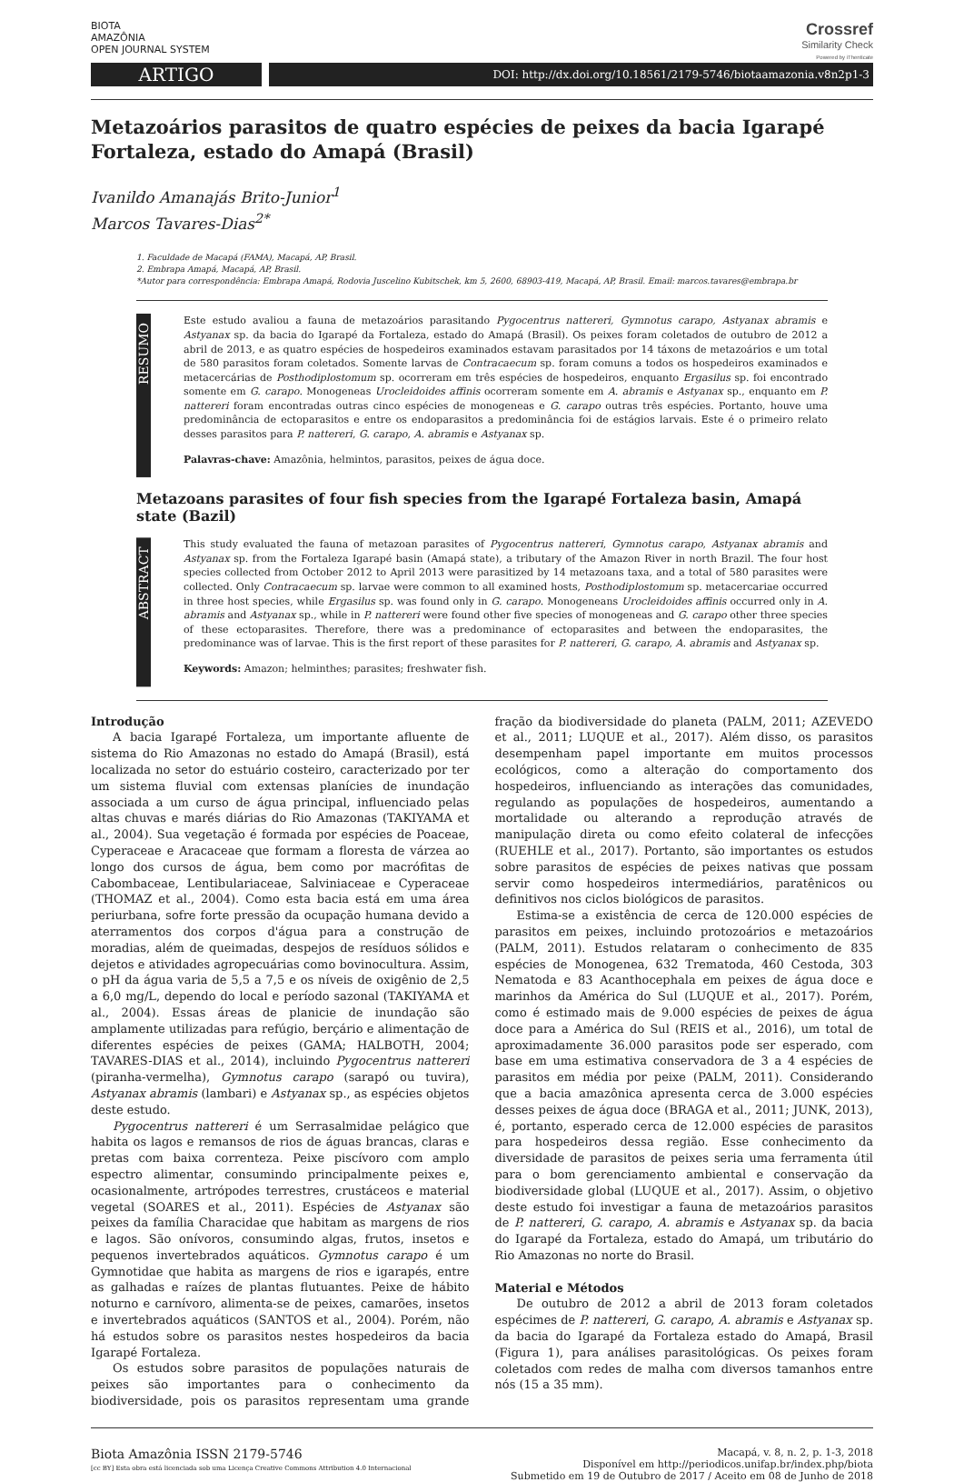BIOTA
AMAZÔNIA
OPEN JOURNAL SYSTEM
Crossref
Similarity Check
Powered by iThenticate
ARTIGO
DOI: http://dx.doi.org/10.18561/2179-5746/biotaamazonia.v8n2p1-3
Metazoários parasitos de quatro espécies de peixes da bacia Igarapé Fortaleza, estado do Amapá (Brasil)
Ivanildo Amanajás Brito-Junior<sup>1</sup>
Marcos Tavares-Dias<sup>2*</sup>
1. Faculdade de Macapá (FAMA), Macapá, AP, Brasil.
2. Embrapa Amapá, Macapá, AP, Brasil.
*Autor para correspondência: Embrapa Amapá, Rodovia Juscelino Kubitschek, km 5, 2600, 68903-419, Macapá, AP, Brasil. Email: marcos.tavares@embrapa.br
RESUMO
Este estudo avaliou a fauna de metazoários parasitando Pygocentrus nattereri, Gymnotus carapo, Astyanax abramis e Astyanax sp. da bacia do Igarapé da Fortaleza, estado do Amapá (Brasil). Os peixes foram coletados de outubro de 2012 a abril de 2013, e as quatro espécies de hospedeiros examinados estavam parasitados por 14 táxons de metazoários e um total de 580 parasitos foram coletados. Somente larvas de Contracaecum sp. foram comuns a todos os hospedeiros examinados e metacercárias de Posthodiplostomum sp. ocorreram em três espécies de hospedeiros, enquanto Ergasilus sp. foi encontrado somente em G. carapo. Monogeneas Urocleidoides affinis ocorreram somente em A. abramis e Astyanax sp., enquanto em P. nattereri foram encontradas outras cinco espécies de monogeneas e G. carapo outras três espécies. Portanto, houve uma predominância de ectoparasitos e entre os endoparasitos a predominância foi de estágios larvais. Este é o primeiro relato desses parasitos para P. nattereri, G. carapo, A. abramis e Astyanax sp.
Palavras-chave: Amazônia, helmintos, parasitos, peixes de água doce.
Metazoans parasites of four fish species from the Igarapé Fortaleza basin, Amapá state (Bazil)
ABSTRACT
This study evaluated the fauna of metazoan parasites of Pygocentrus nattereri, Gymnotus carapo, Astyanax abramis and Astyanax sp. from the Fortaleza Igarapé basin (Amapá state), a tributary of the Amazon River in north Brazil. The four host species collected from October 2012 to April 2013 were parasitized by 14 metazoans taxa, and a total of 580 parasites were collected. Only Contracaecum sp. larvae were common to all examined hosts, Posthodiplostomum sp. metacercariae occurred in three host species, while Ergasilus sp. was found only in G. carapo. Monogeneans Urocleidoides affinis occurred only in A. abramis and Astyanax sp., while in P. nattereri were found other five species of monogeneas and G. carapo other three species of these ectoparasites. Therefore, there was a predominance of ectoparasites and between the endoparasites, the predominance was of larvae. This is the first report of these parasites for P. nattereri, G. carapo, A. abramis and Astyanax sp.
Keywords: Amazon; helminthes; parasites; freshwater fish.
Introdução
A bacia Igarapé Fortaleza, um importante afluente de sistema do Rio Amazonas no estado do Amapá (Brasil), está localizada no setor do estuário costeiro, caracterizado por ter um sistema fluvial com extensas planícies de inundação associada a um curso de água principal, influenciado pelas altas chuvas e marés diárias do Rio Amazonas (TAKIYAMA et al., 2004). Sua vegetação é formada por espécies de Poaceae, Cyperaceae e Aracaceae que formam a floresta de várzea ao longo dos cursos de água, bem como por macrófitas de Cabombaceae, Lentibulariaceae, Salviniaceae e Cyperaceae (THOMAZ et al., 2004). Como esta bacia está em uma área periurbana, sofre forte pressão da ocupação humana devido a aterramentos dos corpos d'água para a construção de moradias, além de queimadas, despejos de resíduos sólidos e dejetos e atividades agropecuárias como bovinocultura. Assim, o pH da água varia de 5,5 a 7,5 e os níveis de oxigênio de 2,5 a 6,0 mg/L, dependo do local e período sazonal (TAKIYAMA et al., 2004). Essas áreas de planicie de inundação são amplamente utilizadas para refúgio, berçário e alimentação de diferentes espécies de peixes (GAMA; HALBOTH, 2004; TAVARES-DIAS et al., 2014), incluindo Pygocentrus nattereri (piranha-vermelha), Gymnotus carapo (sarapó ou tuvira), Astyanax abramis (lambari) e Astyanax sp., as espécies objetos deste estudo.
Pygocentrus nattereri é um Serrasalmidae pelágico que habita os lagos e remansos de rios de águas brancas, claras e pretas com baixa correnteza. Peixe piscívoro com amplo espectro alimentar, consumindo principalmente peixes e, ocasionalmente, artrópodes terrestres, crustáceos e material vegetal (SOARES et al., 2011). Espécies de Astyanax são peixes da família Characidae que habitam as margens de rios e lagos. São onívoros, consumindo algas, frutos, insetos e pequenos invertebrados aquáticos. Gymnotus carapo é um Gymnotidae que habita as margens de rios e igarapés, entre as galhadas e raízes de plantas flutuantes. Peixe de hábito noturno e carnívoro, alimenta-se de peixes, camarões, insetos e invertebrados aquáticos (SANTOS et al., 2004). Porém, não há estudos sobre os parasitos nestes hospedeiros da bacia Igarapé Fortaleza.
Os estudos sobre parasitos de populações naturais de peixes são importantes para o conhecimento da biodiversidade, pois os parasitos representam uma grande fração da biodiversidade do planeta (PALM, 2011; AZEVEDO et al., 2011; LUQUE et al., 2017). Além disso, os parasitos desempenham papel importante em muitos processos ecológicos, como a alteração do comportamento dos hospedeiros, influenciando as interações das comunidades, regulando as populações de hospedeiros, aumentando a mortalidade ou alterando a reprodução através de manipulação direta ou como efeito colateral de infecções (RUEHLE et al., 2017). Portanto, são importantes os estudos sobre parasitos de espécies de peixes nativas que possam servir como hospedeiros intermediários, paratênicos ou definitivos nos ciclos biológicos de parasitos.
Estima-se a existência de cerca de 120.000 espécies de parasitos em peixes, incluindo protozoários e metazoários (PALM, 2011). Estudos relataram o conhecimento de 835 espécies de Monogenea, 632 Trematoda, 460 Cestoda, 303 Nematoda e 83 Acanthocephala em peixes de água doce e marinhos da América do Sul (LUQUE et al., 2017). Porém, como é estimado mais de 9.000 espécies de peixes de água doce para a América do Sul (REIS et al., 2016), um total de aproximadamente 36.000 parasitos pode ser esperado, com base em uma estimativa conservadora de 3 a 4 espécies de parasitos em média por peixe (PALM, 2011). Considerando que a bacia amazônica apresenta cerca de 3.000 espécies desses peixes de água doce (BRAGA et al., 2011; JUNK, 2013), é, portanto, esperado cerca de 12.000 espécies de parasitos para hospedeiros dessa região. Esse conhecimento da diversidade de parasitos de peixes seria uma ferramenta útil para o bom gerenciamento ambiental e conservação da biodiversidade global (LUQUE et al., 2017). Assim, o objetivo deste estudo foi investigar a fauna de metazoários parasitos de P. nattereri, G. carapo, A. abramis e Astyanax sp. da bacia do Igarapé da Fortaleza, estado do Amapá, um tributário do Rio Amazonas no norte do Brasil.
Material e Métodos
De outubro de 2012 a abril de 2013 foram coletados espécimes de P. nattereri, G. carapo, A. abramis e Astyanax sp. da bacia do Igarapé da Fortaleza estado do Amapá, Brasil (Figura 1), para análises parasitológicas. Os peixes foram coletados com redes de malha com diversos tamanhos entre nós (15 a 35 mm).
Biota Amazônia ISSN 2179-5746
[cc BY] Esta obra está licenciada sob uma Licença Creative Commons Attribution 4.0 Internacional
Macapá, v. 8, n. 2, p. 1-3, 2018
Disponível em http://periodicos.unifap.br/index.php/biota
Submetido em 19 de Outubro de 2017 / Aceito em 08 de Junho de 2018